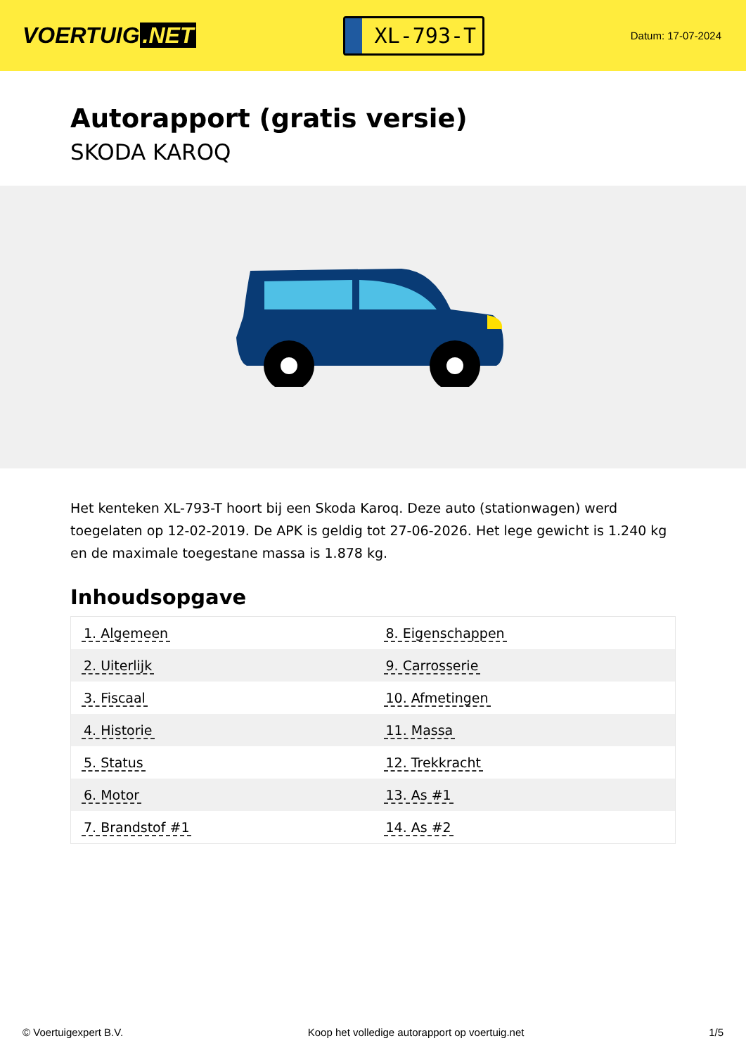VOERTUIG.NET
XL-793-T
Datum: 17-07-2024
Autorapport (gratis versie)
SKODA KAROQ
Het kenteken XL-793-T hoort bij een Skoda Karoq. Deze auto (stationwagen) werd toegelaten op 12-02-2019. De APK is geldig tot 27-06-2026. Het lege gewicht is 1.240 kg en de maximale toegestane massa is 1.878 kg.
Inhoudsopgave
| 1. Algemeen | 8. Eigenschappen |
| 2. Uiterlijk | 9. Carrosserie |
| 3. Fiscaal | 10. Afmetingen |
| 4. Historie | 11. Massa |
| 5. Status | 12. Trekkracht |
| 6. Motor | 13. As #1 |
| 7. Brandstof #1 | 14. As #2 |
© Voertuigexpert B.V. Koop het volledige autorapport op voertuig.net 1/5